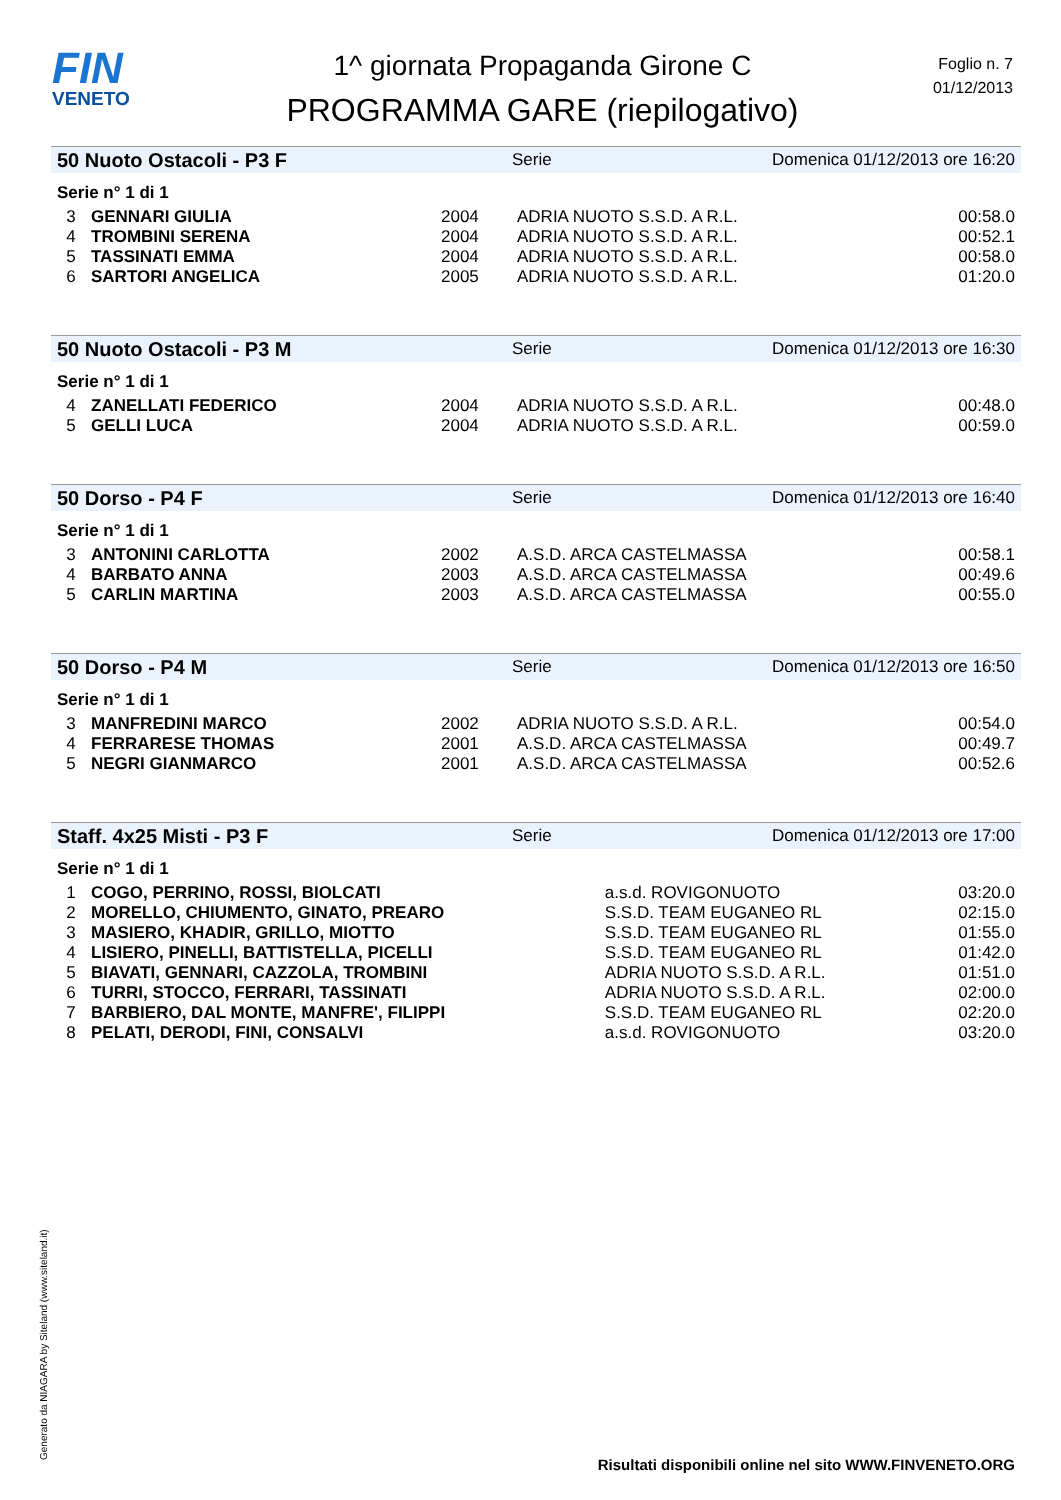FIN
VENETO
1^ giornata Propaganda Girone C
PROGRAMMA GARE (riepilogativo)
Foglio n. 7
01/12/2013
50 Nuoto Ostacoli - P3 F Serie Domenica 01/12/2013 ore 16:20
Serie n° 1 di 1
| 3 | GENNARI GIULIA | 2004 | ADRIA NUOTO S.S.D. A R.L. | 00:58.0 |
| 4 | TROMBINI SERENA | 2004 | ADRIA NUOTO S.S.D. A R.L. | 00:52.1 |
| 5 | TASSINATI EMMA | 2004 | ADRIA NUOTO S.S.D. A R.L. | 00:58.0 |
| 6 | SARTORI ANGELICA | 2005 | ADRIA NUOTO S.S.D. A R.L. | 01:20.0 |
50 Nuoto Ostacoli - P3 M Serie Domenica 01/12/2013 ore 16:30
Serie n° 1 di 1
| 4 | ZANELLATI FEDERICO | 2004 | ADRIA NUOTO S.S.D. A R.L. | 00:48.0 |
| 5 | GELLI LUCA | 2004 | ADRIA NUOTO S.S.D. A R.L. | 00:59.0 |
50 Dorso - P4 F Serie Domenica 01/12/2013 ore 16:40
Serie n° 1 di 1
| 3 | ANTONINI CARLOTTA | 2002 | A.S.D. ARCA CASTELMASSA | 00:58.1 |
| 4 | BARBATO ANNA | 2003 | A.S.D. ARCA CASTELMASSA | 00:49.6 |
| 5 | CARLIN MARTINA | 2003 | A.S.D. ARCA CASTELMASSA | 00:55.0 |
50 Dorso - P4 M Serie Domenica 01/12/2013 ore 16:50
Serie n° 1 di 1
| 3 | MANFREDINI MARCO | 2002 | ADRIA NUOTO S.S.D. A R.L. | 00:54.0 |
| 4 | FERRARESE THOMAS | 2001 | A.S.D. ARCA CASTELMASSA | 00:49.7 |
| 5 | NEGRI GIANMARCO | 2001 | A.S.D. ARCA CASTELMASSA | 00:52.6 |
Staff. 4x25 Misti - P3 F Serie Domenica 01/12/2013 ore 17:00
Serie n° 1 di 1
| 1 | COGO, PERRINO, ROSSI, BIOLCATI | a.s.d. ROVIGONUOTO | 03:20.0 |
| 2 | MORELLO, CHIUMENTO, GINATO, PREARO | S.S.D. TEAM EUGANEO RL | 02:15.0 |
| 3 | MASIERO, KHADIR, GRILLO, MIOTTO | S.S.D. TEAM EUGANEO RL | 01:55.0 |
| 4 | LISIERO, PINELLI, BATTISTELLA, PICELLI | S.S.D. TEAM EUGANEO RL | 01:42.0 |
| 5 | BIAVATI, GENNARI, CAZZOLA, TROMBINI | ADRIA NUOTO S.S.D. A R.L. | 01:51.0 |
| 6 | TURRI, STOCCO, FERRARI, TASSINATI | ADRIA NUOTO S.S.D. A R.L. | 02:00.0 |
| 7 | BARBIERO, DAL MONTE, MANFRE', FILIPPI | S.S.D. TEAM EUGANEO RL | 02:20.0 |
| 8 | PELATI, DERODI, FINI, CONSALVI | a.s.d. ROVIGONUOTO | 03:20.0 |
Generato da NIAGARA by Siteland (www.siteland.it)
Risultati disponibili online nel sito WWW.FINVENETO.ORG